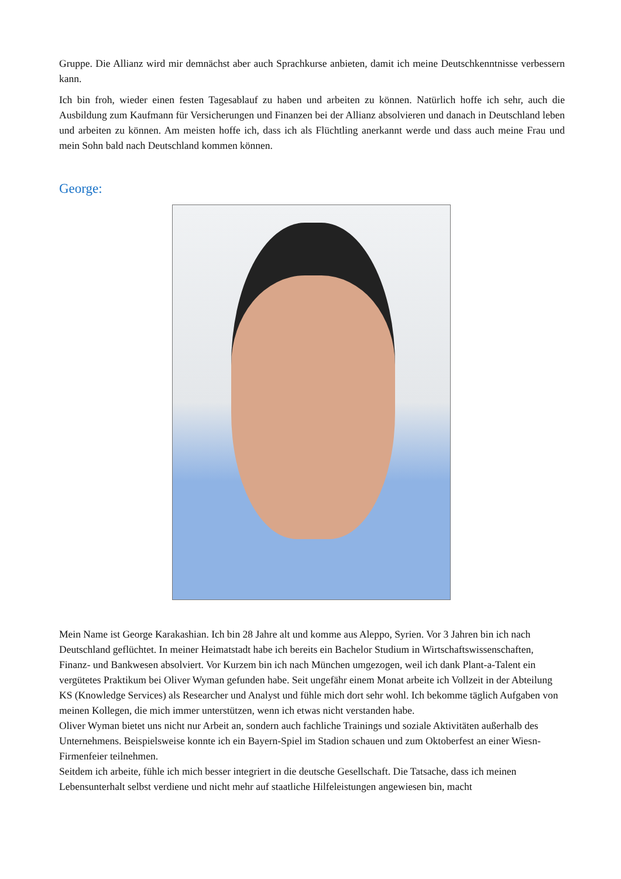Gruppe. Die Allianz wird mir demnächst aber auch Sprachkurse anbieten, damit ich meine Deutschkenntnisse verbessern kann.
Ich bin froh, wieder einen festen Tagesablauf zu haben und arbeiten zu können. Natürlich hoffe ich sehr, auch die Ausbildung zum Kaufmann für Versicherungen und Finanzen bei der Allianz absolvieren und danach in Deutschland leben und arbeiten zu können. Am meisten hoffe ich, dass ich als Flüchtling anerkannt werde und dass auch meine Frau und mein Sohn bald nach Deutschland kommen können.
George:
Mein Name ist George Karakashian. Ich bin 28 Jahre alt und komme aus Aleppo, Syrien. Vor 3 Jahren bin ich nach Deutschland geflüchtet. In meiner Heimatstadt habe ich bereits ein Bachelor Studium in Wirtschaftswissenschaften, Finanz- und Bankwesen absolviert. Vor Kurzem bin ich nach München umgezogen, weil ich dank Plant-a-Talent ein vergütetes Praktikum bei Oliver Wyman gefunden habe. Seit ungefähr einem Monat arbeite ich Vollzeit in der Abteilung KS (Knowledge Services) als Researcher und Analyst und fühle mich dort sehr wohl. Ich bekomme täglich Aufgaben von meinen Kollegen, die mich immer unterstützen, wenn ich etwas nicht verstanden habe.
Oliver Wyman bietet uns nicht nur Arbeit an, sondern auch fachliche Trainings und soziale Aktivitäten außerhalb des Unternehmens. Beispielsweise konnte ich ein Bayern-Spiel im Stadion schauen und zum Oktoberfest an einer Wiesn-Firmenfeier teilnehmen.
Seitdem ich arbeite, fühle ich mich besser integriert in die deutsche Gesellschaft. Die Tatsache, dass ich meinen Lebensunterhalt selbst verdiene und nicht mehr auf staatliche Hilfeleistungen angewiesen bin, macht